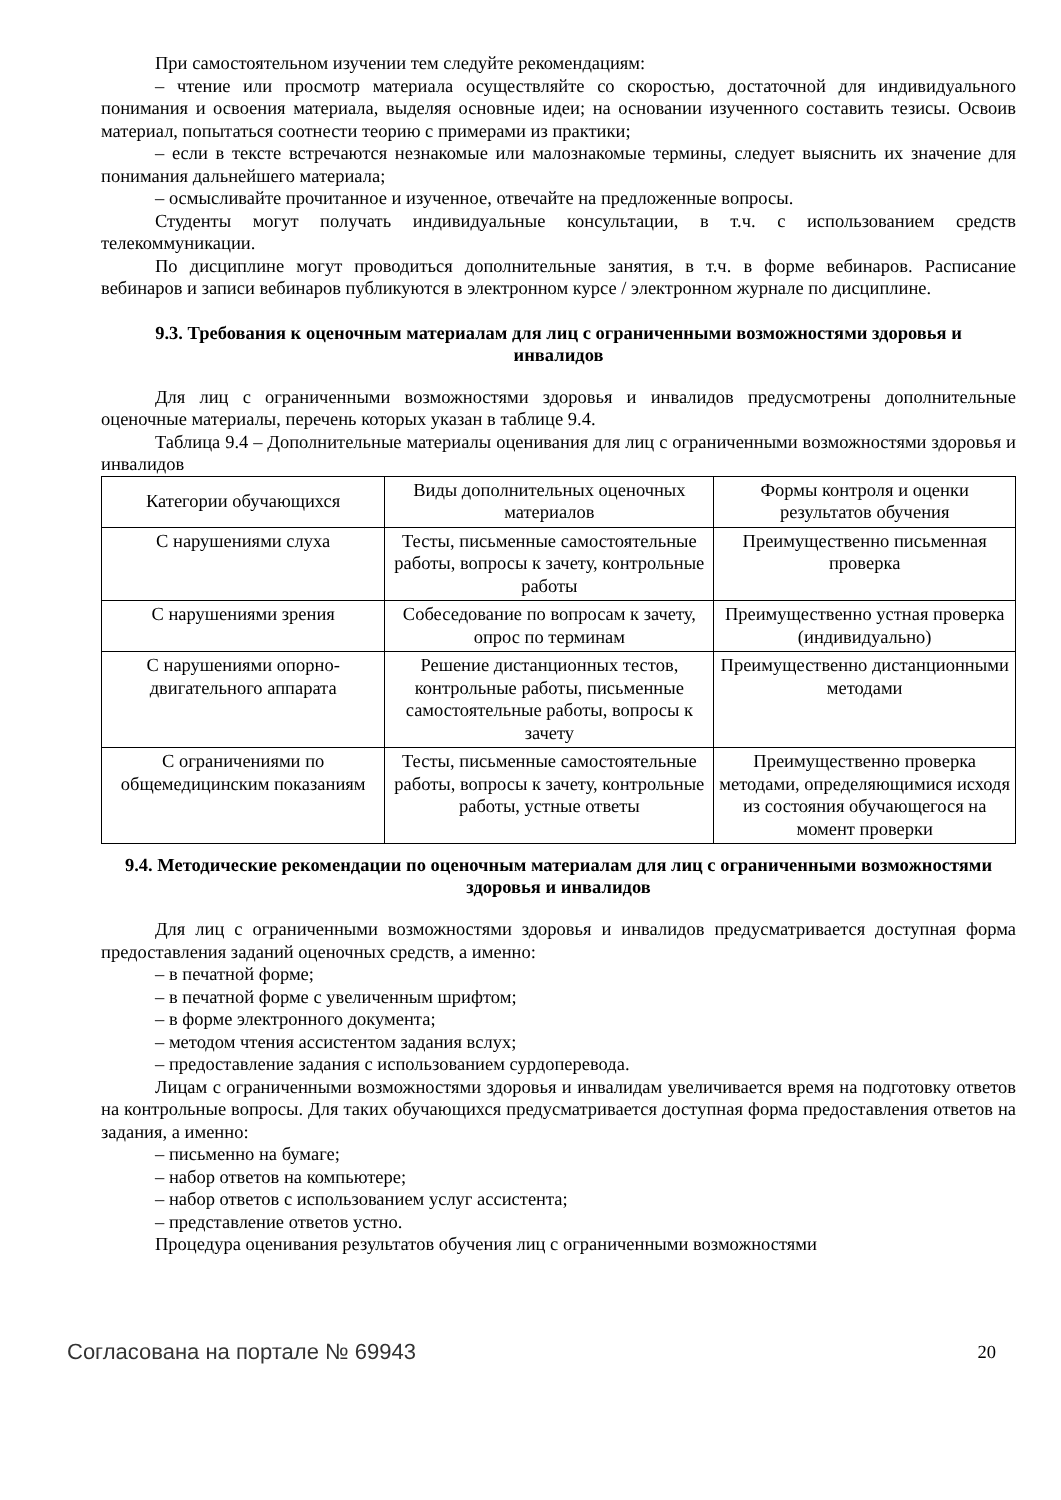При самостоятельном изучении тем следуйте рекомендациям:
– чтение или просмотр материала осуществляйте со скоростью, достаточной для индивидуального понимания и освоения материала, выделяя основные идеи; на основании изученного составить тезисы. Освоив материал, попытаться соотнести теорию с примерами из практики;
– если в тексте встречаются незнакомые или малознакомые термины, следует выяснить их значение для понимания дальнейшего материала;
– осмысливайте прочитанное и изученное, отвечайте на предложенные вопросы.
Студенты могут получать индивидуальные консультации, в т.ч. с использованием средств телекоммуникации.
По дисциплине могут проводиться дополнительные занятия, в т.ч. в форме вебинаров. Расписание вебинаров и записи вебинаров публикуются в электронном курсе / электронном журнале по дисциплине.
9.3. Требования к оценочным материалам для лиц с ограниченными возможностями здоровья и инвалидов
Для лиц с ограниченными возможностями здоровья и инвалидов предусмотрены дополнительные оценочные материалы, перечень которых указан в таблице 9.4.
Таблица 9.4 – Дополнительные материалы оценивания для лиц с ограниченными возможностями здоровья и инвалидов
| Категории обучающихся | Виды дополнительных оценочных материалов | Формы контроля и оценки результатов обучения |
| --- | --- | --- |
| С нарушениями слуха | Тесты, письменные самостоятельные работы, вопросы к зачету, контрольные работы | Преимущественно письменная проверка |
| С нарушениями зрения | Собеседование по вопросам к зачету, опрос по терминам | Преимущественно устная проверка (индивидуально) |
| С нарушениями опорно-двигательного аппарата | Решение дистанционных тестов, контрольные работы, письменные самостоятельные работы, вопросы к зачету | Преимущественно дистанционными методами |
| С ограничениями по общемедицинским показаниям | Тесты, письменные самостоятельные работы, вопросы к зачету, контрольные работы, устные ответы | Преимущественно проверка методами, определяющимися исходя из состояния обучающегося на момент проверки |
9.4. Методические рекомендации по оценочным материалам для лиц с ограниченными возможностями здоровья и инвалидов
Для лиц с ограниченными возможностями здоровья и инвалидов предусматривается доступная форма предоставления заданий оценочных средств, а именно:
– в печатной форме;
– в печатной форме с увеличенным шрифтом;
– в форме электронного документа;
– методом чтения ассистентом задания вслух;
– предоставление задания с использованием сурдоперевода.
Лицам с ограниченными возможностями здоровья и инвалидам увеличивается время на подготовку ответов на контрольные вопросы. Для таких обучающихся предусматривается доступная форма предоставления ответов на задания, а именно:
– письменно на бумаге;
– набор ответов на компьютере;
– набор ответов с использованием услуг ассистента;
– представление ответов устно.
Процедура оценивания результатов обучения лиц с ограниченными возможностями
Согласована на портале № 69943 20